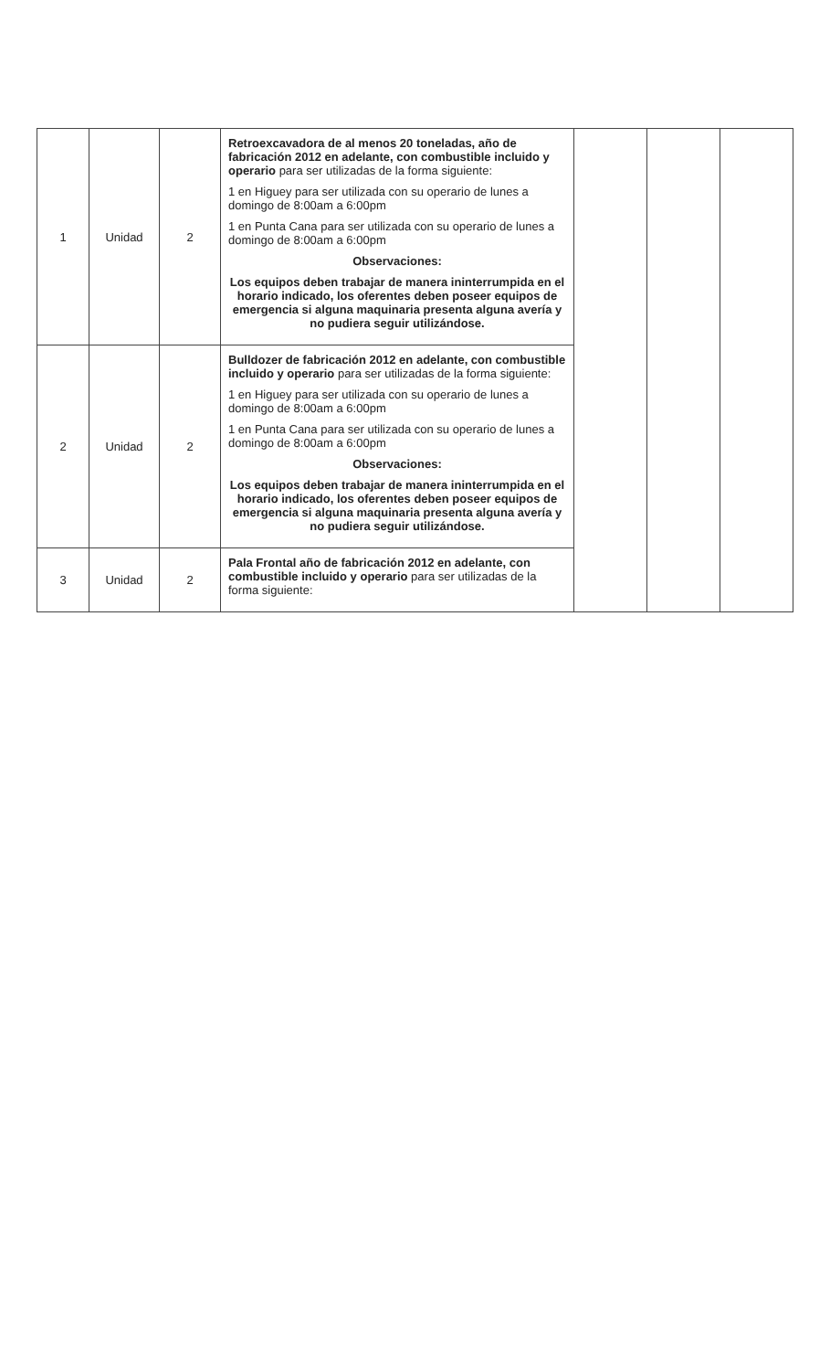| 1 | Unidad | 2 | Retroexcavadora de al menos 20 toneladas, año de fabricación 2012 en adelante, con combustible incluido y operario para ser utilizadas de la forma siguiente: 1 en Higuey para ser utilizada con su operario de lunes a domingo de 8:00am a 6:00pm 1 en Punta Cana para ser utilizada con su operario de lunes a domingo de 8:00am a 6:00pm Observaciones: Los equipos deben trabajar de manera ininterrumpida en el horario indicado, los oferentes deben poseer equipos de emergencia si alguna maquinaria presenta alguna avería y no pudiera seguir utilizándose. | | | |
| 2 | Unidad | 2 | Bulldozer de fabricación 2012 en adelante, con combustible incluido y operario para ser utilizadas de la forma siguiente: 1 en Higuey para ser utilizada con su operario de lunes a domingo de 8:00am a 6:00pm 1 en Punta Cana para ser utilizada con su operario de lunes a domingo de 8:00am a 6:00pm Observaciones: Los equipos deben trabajar de manera ininterrumpida en el horario indicado, los oferentes deben poseer equipos de emergencia si alguna maquinaria presenta alguna avería y no pudiera seguir utilizándose. | | | |
| 3 | Unidad | 2 | Pala Frontal año de fabricación 2012 en adelante, con combustible incluido y operario para ser utilizadas de la forma siguiente: | | | |